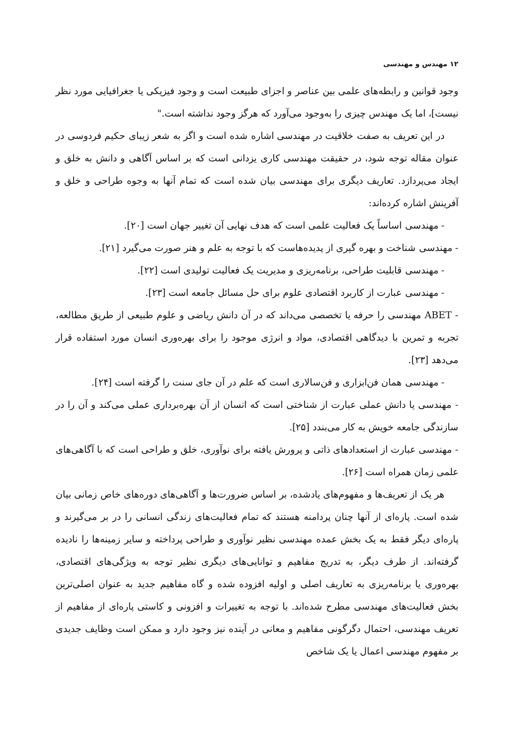۱۲ مهندس و مهندسی
وجود قوانین و رابطه‌های علمی بین عناصر و اجزای طبیعت است و وجود فیزیکی یا جغرافیایی مورد نظر نیست]، اما یک مهندس چیزی را به‌وجود می‌آورد که هرگز وجود نداشته است."
در این تعریف به صفت خلاقیت در مهندسی اشاره شده است و اگر به شعر زیبای حکیم فردوسی در عنوان مقاله توجه شود، در حقیقت مهندسی کاری یزدانی است که بر اساس آگاهی و دانش به خلق و ایجاد می‌پردازد. تعاریف دیگری برای مهندسی بیان شده است که تمام آنها به وجوه طراحی و خلق و آفرینش اشاره کرده‌اند:
- مهندسی اساساً یک فعالیت علمی است که هدف نهایی آن تغییر جهان است [۲۰].
- مهندسی شناخت و بهره گیری از پدیده‌هاست که با توجه به علم و هنر صورت می‌گیرد [۲۱].
- مهندسی قابلیت طراحی، برنامه‌ریزی و مدیریت یک فعالیت تولیدی است [۲۲].
- مهندسی عبارت از کاربرد اقتصادی علوم برای حل مسائل جامعه است [۲۳].
- ABET مهندسی را حرفه یا تخصصی می‌داند که در آن دانش ریاضی و علوم طبیعی از طریق مطالعه، تجربه و تمرین با دیدگاهی اقتصادی، مواد و انرژی موجود را برای بهره‌وری انسان مورد استفاده قرار می‌دهد [۲۳].
- مهندسی همان فن‌ابزاری و فن‌سالاری است که علم در آن جای سنت را گرفته است [۲۴].
- مهندسی یا دانش عملی عبارت از شناختی است که انسان از آن بهره‌برداری عملی می‌کند و آن را در سازندگی جامعه خویش به کار می‌بندد [۲۵].
- مهندسی عبارت از استعدادهای ذاتی و پرورش یافته برای نوآوری، خلق و طراحی است که با آگاهی‌های علمی زمان همراه است [۲۶].
هر یک از تعریف‌ها و مفهوم‌های یادشده، بر اساس ضرورت‌ها و آگاهی‌های دوره‌های خاص زمانی بیان شده است. پاره‌ای از آنها چنان پردامنه هستند که تمام فعالیت‌های زندگی انسانی را در بر می‌گیرند و پاره‌ای دیگر فقط به یک بخش عمده مهندسی نظیر نوآوری و طراحی پرداخته و سایر زمینه‌ها را نادیده گرفته‌اند. از طرف دیگر، به تدریج مفاهیم و توانایی‌های دیگری نظیر توجه به ویژگی‌های اقتصادی، بهره‌وری یا برنامه‌ریزی به تعاریف اصلی و اولیه افزوده شده و گاه مفاهیم جدید به عنوان اصلی‌ترین بخش فعالیت‌های مهندسی مطرح شده‌اند. با توجه به تغییرات و افزونی و کاستی پاره‌ای از مفاهیم از تعریف مهندسی، احتمال دگرگونی مفاهیم و معانی در آینده نیز وجود دارد و ممکن است وظایف جدیدی بر مفهوم مهندسی اعمال یا یک شاخص